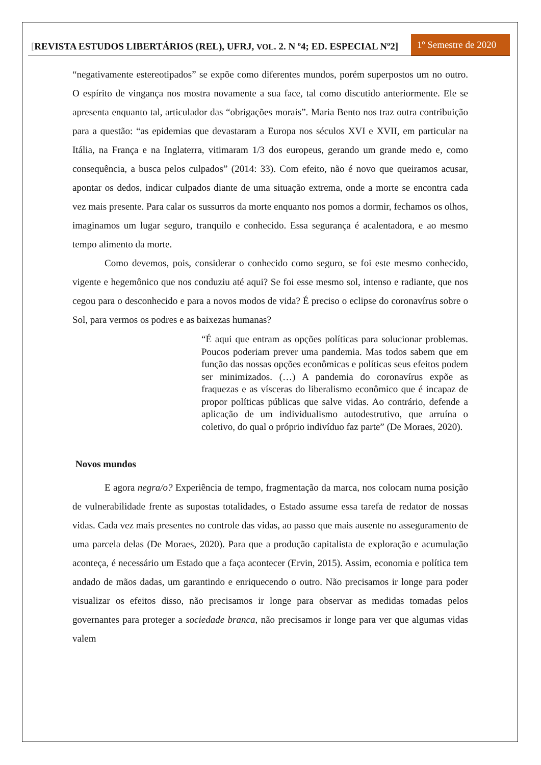[REVISTA ESTUDOS LIBERTÁRIOS (REL), UFRJ, VOL. 2. N º4; ED. ESPECIAL Nº2]
1º Semestre de 2020
“negativamente estereotipados” se expõe como diferentes mundos, porém superpostos um no outro. O espírito de vingança nos mostra novamente a sua face, tal como discutido anteriormente. Ele se apresenta enquanto tal, articulador das “obrigações morais”. Maria Bento nos traz outra contribuição para a questão: “as epidemias que devastaram a Europa nos séculos XVI e XVII, em particular na Itália, na França e na Inglaterra, vitimaram 1/3 dos europeus, gerando um grande medo e, como consequência, a busca pelos culpados” (2014: 33). Com efeito, não é novo que queiramos acusar, apontar os dedos, indicar culpados diante de uma situação extrema, onde a morte se encontra cada vez mais presente. Para calar os sussurros da morte enquanto nos pomos a dormir, fechamos os olhos, imaginamos um lugar seguro, tranquilo e conhecido. Essa segurança é acalentadora, e ao mesmo tempo alimento da morte.
Como devemos, pois, considerar o conhecido como seguro, se foi este mesmo conhecido, vigente e hegemônico que nos conduziu até aqui? Se foi esse mesmo sol, intenso e radiante, que nos cegou para o desconhecido e para a novos modos de vida? É preciso o eclipse do coronavírus sobre o Sol, para vermos os podres e as baixezas humanas?
“É aqui que entram as opções políticas para solucionar problemas. Poucos poderiam prever uma pandemia. Mas todos sabem que em função das nossas opções econômicas e políticas seus efeitos podem ser minimizados. (…) A pandemia do coronavírus expõe as fraquezas e as vísceras do liberalismo econômico que é incapaz de propor políticas públicas que salve vidas. Ao contrário, defende a aplicação de um individualismo autodestrutivo, que arruína o coletivo, do qual o próprio indivíduo faz parte” (De Moraes, 2020).
Novos mundos
E agora negra/o? Experiência de tempo, fragmentação da marca, nos colocam numa posição de vulnerabilidade frente as supostas totalidades, o Estado assume essa tarefa de redator de nossas vidas. Cada vez mais presentes no controle das vidas, ao passo que mais ausente no asseguramento de uma parcela delas (De Moraes, 2020). Para que a produção capitalista de exploração e acumulação aconteça, é necessário um Estado que a faça acontecer (Ervin, 2015). Assim, economia e política tem andado de mãos dadas, um garantindo e enriquecendo o outro. Não precisamos ir longe para poder visualizar os efeitos disso, não precisamos ir longe para observar as medidas tomadas pelos governantes para proteger a sociedade branca, não precisamos ir longe para ver que algumas vidas valem